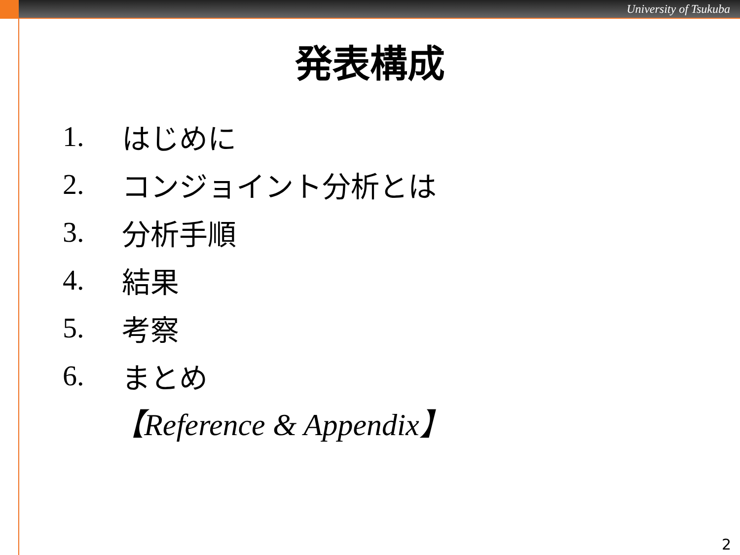University of Tsukuba
発表構成
1. はじめに
2. コンジョイント分析とは
3. 分析手順
4. 結果
5. 考察
6. まとめ
【Reference & Appendix】
2